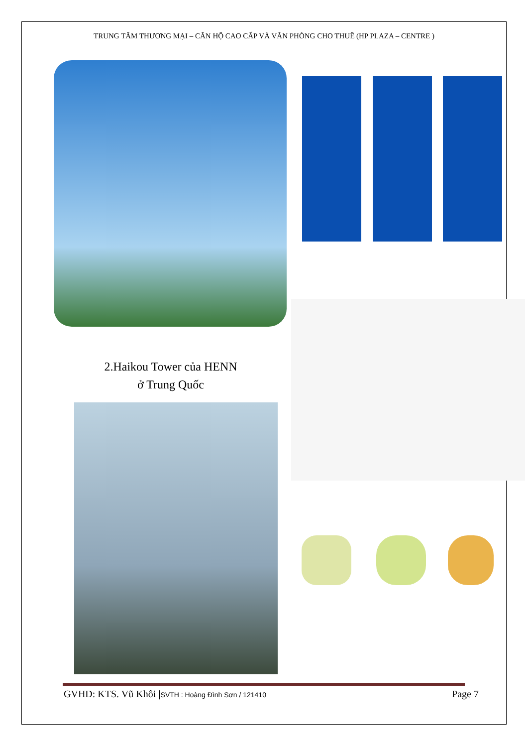TRUNG TÂM THƯƠNG MẠI – CĂN HỘ CAO CẤP VÀ VĂN PHÒNG CHO THUÊ (HP PLAZA – CENTRE )
2.Haikou Tower của HENN
ở Trung Quốc
GVHD: KTS. Vũ Khôi |SVTH : Hoàng Đình Sơn / 121410 Page 7